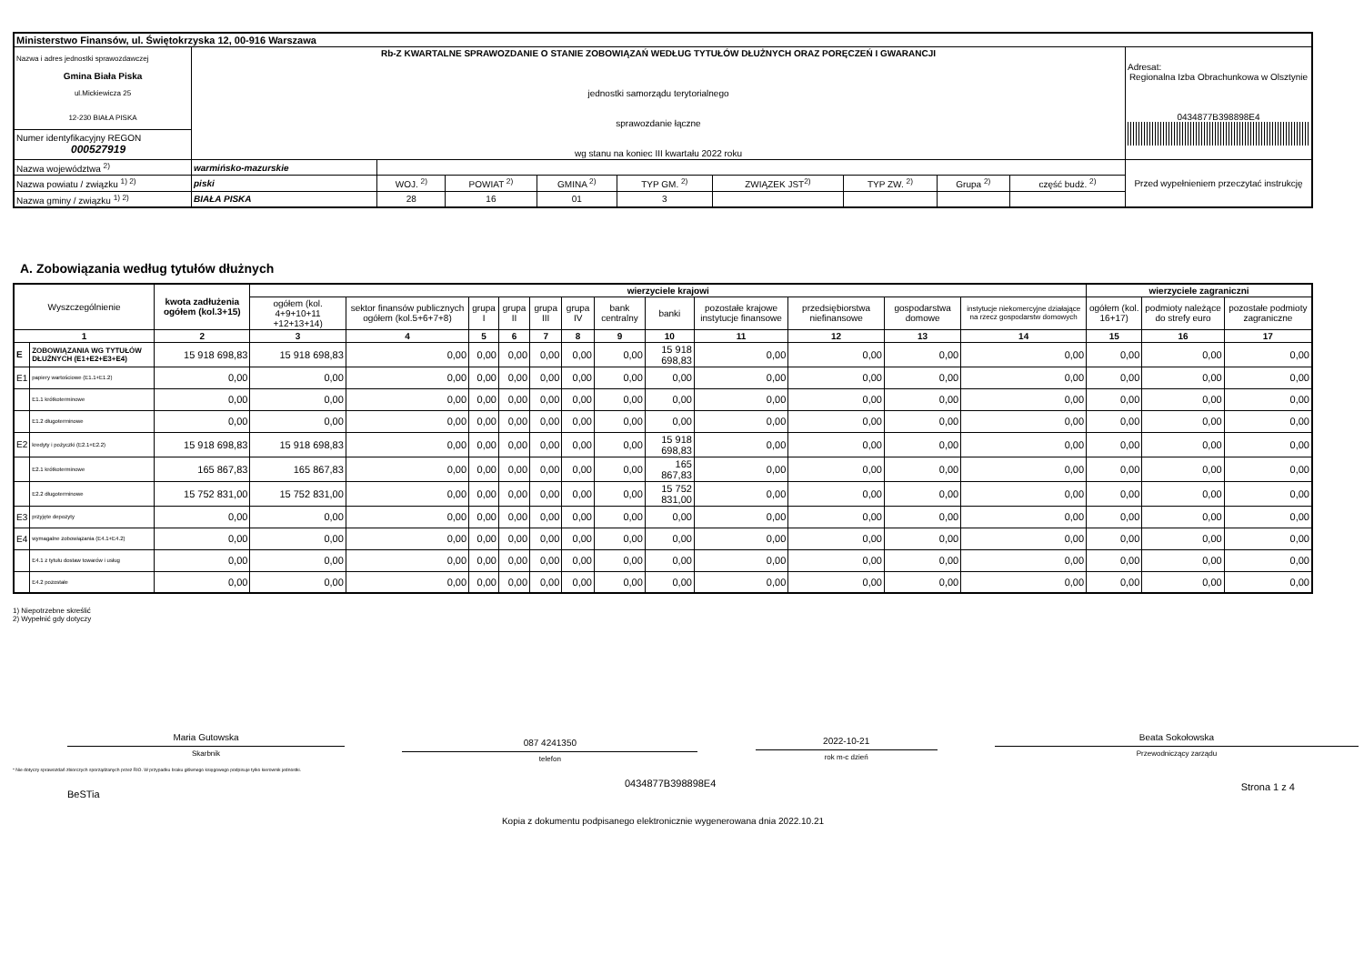| Ministerstwo Finansów, ul. Świętokrzyska 12, 00-916 Warszawa | | | | | | | | | | |
| Nazwa i adres jednostki sprawozdawczej Gmina Biała Piska ul.Mickiewicza 25 12-230 BIAŁA PISKA | Rb-Z KWARTALNE SPRAWOZDANIE O STANIE ZOBOWIĄZAŃ WEDŁUG TYTUŁÓW DŁUŻNYCH ORAZ PORĘCZEŃ I GWARANCJI jednostki samorządu terytorialnego sprawozdanie łączne wg stanu na koniec III kwartału 2022 roku | | | | | | | | | Adresat: Regionalna Izba Obrachunkowa w Olsztynie 0434877B398898E4 |
| Numer identyfikacyjny REGON 000527919 | | | | | | | | | | |
| Nazwa województwa <sup>2)</sup> | warmińsko-mazurskie | | | | | | | | | Przed wypełnieniem przeczytać instrukcję |
| Nazwa powiatu / związku <sup>1) 2)</sup> | piski | WOJ. <sup>2)</sup> | POWIAT <sup>2)</sup> | GMINA <sup>2)</sup> | TYP GM. <sup>2)</sup> | ZWIĄZEK JST<sup>2)</sup> | TYP ZW. <sup>2)</sup> | Grupa <sup>2)</sup> | część budż. <sup>2)</sup> | |
| Nazwa gminy / związku <sup>1) 2)</sup> | BIAŁA PISKA | 28 | 16 | 01 | 3 | | | | | |
A. Zobowiązania według tytułów dłużnych
| Wyszczególnienie | | kwota zadłużenia ogółem (kol.3+15) | wierzyciele krajowi | | | | | | | | | | | | wierzyciele zagraniczni | | |
| --- | --- | --- | --- | --- | --- | --- | --- | --- | --- | --- | --- | --- | --- | --- | --- | --- | --- |
| | | | ogółem (kol. 4+9+10+11 +12+13+14) | sektor finansów publicznych ogółem (kol.5+6+7+8) | grupa I | grupa II | grupa III | grupa IV | bank centralny | banki | pozostałe krajowe instytucje finansowe | przedsiębiorstwa niefinansowe | gospodarstwa domowe | instytucje niekomercyjne działające na rzecz gospodarstw domowych | ogółem (kol. 16+17) | podmioty należące do strefy euro | pozostałe podmioty zagraniczne |
| 1 | | 2 | 3 | 4 | 5 | 6 | 7 | 8 | 9 | 10 | 11 | 12 | 13 | 14 | 15 | 16 | 17 |
| E | ZOBOWIĄZANIA WG TYTUŁÓW DŁUŻNYCH (E1+E2+E3+E4) | 15 918 698,83 | 15 918 698,83 | 0,00 | 0,00 | 0,00 | 0,00 | 0,00 | 0,00 | 15 918 698,83 | 0,00 | 0,00 | 0,00 | 0,00 | 0,00 | 0,00 | 0,00 |
| E1 | papiery wartościowe (E1.1+E1.2) | 0,00 | 0,00 | 0,00 | 0,00 | 0,00 | 0,00 | 0,00 | 0,00 | 0,00 | 0,00 | 0,00 | 0,00 | 0,00 | 0,00 | 0,00 | 0,00 |
| | E1.1 krótkoterminowe | 0,00 | 0,00 | 0,00 | 0,00 | 0,00 | 0,00 | 0,00 | 0,00 | 0,00 | 0,00 | 0,00 | 0,00 | 0,00 | 0,00 | 0,00 | 0,00 |
| | E1.2 długoterminowe | 0,00 | 0,00 | 0,00 | 0,00 | 0,00 | 0,00 | 0,00 | 0,00 | 0,00 | 0,00 | 0,00 | 0,00 | 0,00 | 0,00 | 0,00 | 0,00 |
| E2 | kredyty i pożyczki (E2.1+E2.2) | 15 918 698,83 | 15 918 698,83 | 0,00 | 0,00 | 0,00 | 0,00 | 0,00 | 0,00 | 15 918 698,83 | 0,00 | 0,00 | 0,00 | 0,00 | 0,00 | 0,00 | 0,00 |
| | E2.1 krótkoterminowe | 165 867,83 | 165 867,83 | 0,00 | 0,00 | 0,00 | 0,00 | 0,00 | 0,00 | 165 867,83 | 0,00 | 0,00 | 0,00 | 0,00 | 0,00 | 0,00 | 0,00 |
| | E2.2 długoterminowe | 15 752 831,00 | 15 752 831,00 | 0,00 | 0,00 | 0,00 | 0,00 | 0,00 | 0,00 | 15 752 831,00 | 0,00 | 0,00 | 0,00 | 0,00 | 0,00 | 0,00 | 0,00 |
| E3 | przyjęte depozyty | 0,00 | 0,00 | 0,00 | 0,00 | 0,00 | 0,00 | 0,00 | 0,00 | 0,00 | 0,00 | 0,00 | 0,00 | 0,00 | 0,00 | 0,00 | 0,00 |
| E4 | wymagalne zobowiązania (E4.1+E4.2) | 0,00 | 0,00 | 0,00 | 0,00 | 0,00 | 0,00 | 0,00 | 0,00 | 0,00 | 0,00 | 0,00 | 0,00 | 0,00 | 0,00 | 0,00 | 0,00 |
| | E4.1 z tytułu dostaw towarów i usług | 0,00 | 0,00 | 0,00 | 0,00 | 0,00 | 0,00 | 0,00 | 0,00 | 0,00 | 0,00 | 0,00 | 0,00 | 0,00 | 0,00 | 0,00 | 0,00 |
| | E4.2 pozostałe | 0,00 | 0,00 | 0,00 | 0,00 | 0,00 | 0,00 | 0,00 | 0,00 | 0,00 | 0,00 | 0,00 | 0,00 | 0,00 | 0,00 | 0,00 | 0,00 |
1) Niepotrzebne skreślić
2) Wypełnić gdy dotyczy
Maria Gutowska
Skarbnik
087 4241350
telefon
2022-10-21
rok m-c dzień
Beata Sokołowska
Przewodniczący zarządu
* Nie dotyczy sprawozdań zbiorczych sporządzanych przez RIO. W przypadku braku głównego księgowego podpisuje tylko kierownik jednostki.
BeSTia
0434877B398898E4
Strona 1 z 4
Kopia z dokumentu podpisanego elektronicznie wygenerowana dnia 2022.10.21